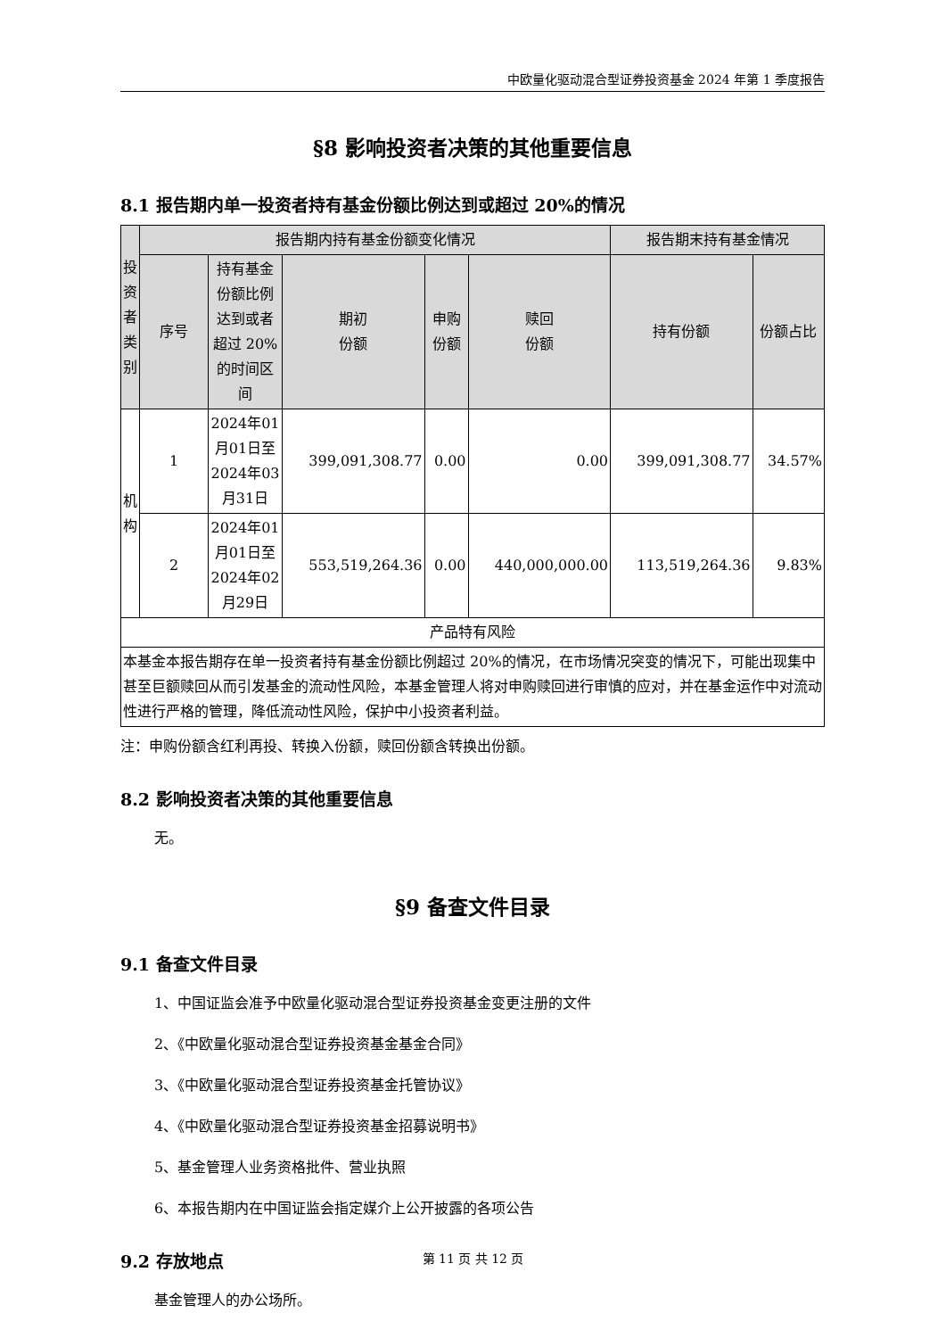中欧量化驱动混合型证券投资基金 2024 年第 1 季度报告
§8 影响投资者决策的其他重要信息
8.1 报告期内单一投资者持有基金份额比例达到或超过 20%的情况
| 投资者类别 | 报告期内持有基金份额变化情况 | | | | | 报告期末持有基金情况 | |
| --- | --- | --- | --- | --- | --- | --- | --- |
| | 序号 | 持有基金份额比例达到或者超过 20%的时间区间 | 期初 份额 | 申购 份额 | 赎回 份额 | 持有份额 | 份额占比 |
| 机构 | 1 | 2024年01月01日至2024年03月31日 | 399,091,308.77 | 0.00 | 0.00 | 399,091,308.77 | 34.57% |
| | 2 | 2024年01月01日至2024年02月29日 | 553,519,264.36 | 0.00 | 440,000,000.00 | 113,519,264.36 | 9.83% |
| 产品特有风险 | | | | | | | |
| 本基金本报告期存在单一投资者持有基金份额比例超过 20%的情况，在市场情况突变的情况下，可能出现集中甚至巨额赎回从而引发基金的流动性风险，本基金管理人将对申购赎回进行审慎的应对，并在基金运作中对流动性进行严格的管理，降低流动性风险，保护中小投资者利益。 | | | | | | | |
注：申购份额含红利再投、转换入份额，赎回份额含转换出份额。
8.2 影响投资者决策的其他重要信息
无。
§9 备查文件目录
9.1 备查文件目录
1、中国证监会准予中欧量化驱动混合型证券投资基金变更注册的文件
2、《中欧量化驱动混合型证券投资基金基金合同》
3、《中欧量化驱动混合型证券投资基金托管协议》
4、《中欧量化驱动混合型证券投资基金招募说明书》
5、基金管理人业务资格批件、营业执照
6、本报告期内在中国证监会指定媒介上公开披露的各项公告
9.2 存放地点
基金管理人的办公场所。
第 11 页 共 12 页